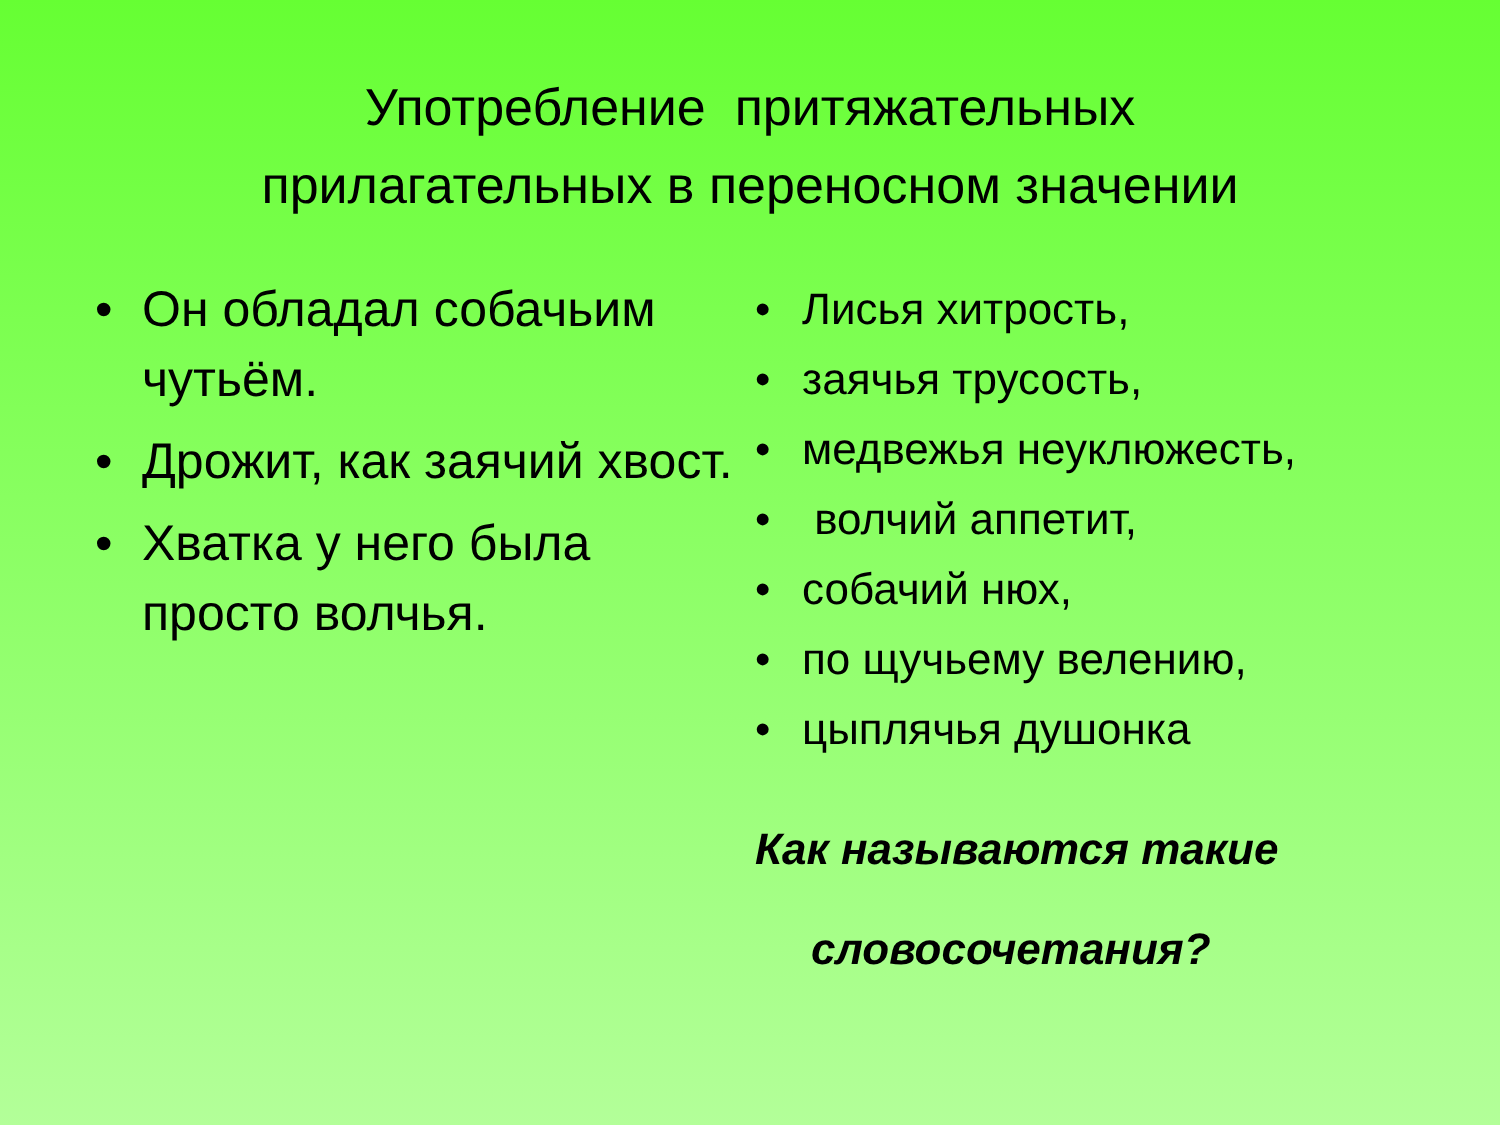Употребление притяжательных
прилагательных в переносном значении
• Он обладал собачьим чутьём.
• Дрожит, как заячий хвост.
• Хватка у него была просто волчья.
• Лисья хитрость,
• заячья трусость,
• медвежья неуклюжесть,
• волчий аппетит,
• собачий нюх,
• по щучьему велению,
• цыплячья душонка
Как называются такие
словосочетания?